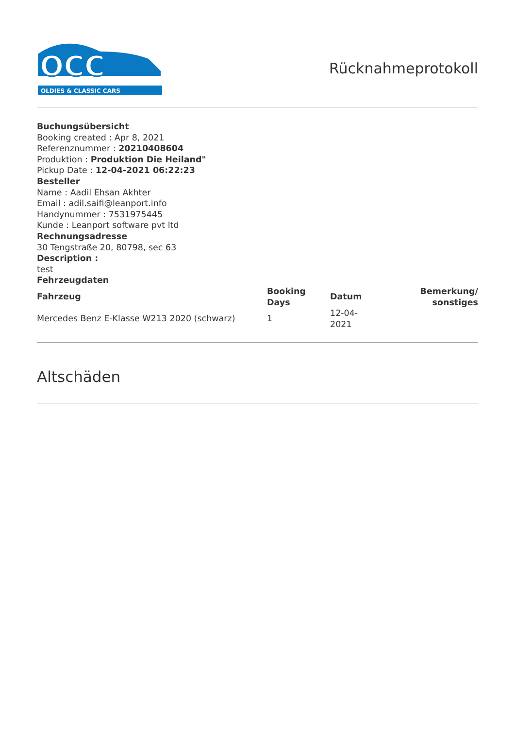OCC
OLDIES & CLASSIC CARS
Rücknahmeprotokoll
Buchungsübersicht
Booking created : Apr 8, 2021
Referenznummer : 20210408604
Produktion : Produktion Die Heiland"
Pickup Date : 12-04-2021 06:22:23
Besteller
Name : Aadil Ehsan Akhter
Email : adil.saifi@leanport.info
Handynummer : 7531975445
Kunde : Leanport software pvt ltd
Rechnungsadresse
30 Tengstraße 20, 80798, sec 63
Description :
test
Fehrzeugdaten
| Fahrzeug | Booking Days | Datum | Bemerkung/ sonstiges |
| --- | --- | --- | --- |
| Mercedes Benz E-Klasse W213 2020 (schwarz) | 1 | 12-04-2021 | |
Altschäden